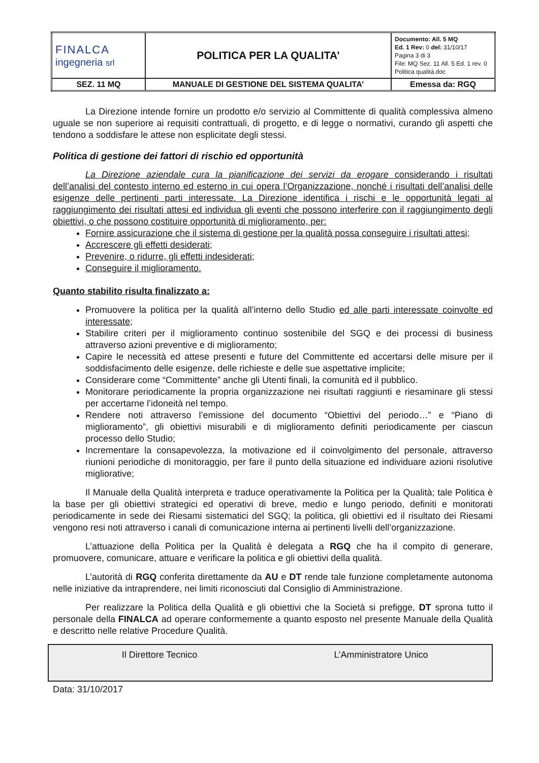| FINALCA ingegneria srl | POLITICA PER LA QUALITA’ | Documento: All. 5 MQ Ed. 1 Rev: 0 del: 31/10/17 Pagina 3 di 3 File: MQ Sez. 11 All. 5 Ed. 1 rev. 0 Politica qualità.doc |
| SEZ. 11 MQ | MANUALE DI GESTIONE DEL SISTEMA QUALITA’ | Emessa da: RGQ |
La Direzione intende fornire un prodotto e/o servizio al Committente di qualità complessiva almeno uguale se non superiore ai requisiti contrattuali, di progetto, e di legge o normativi, curando gli aspetti che tendono a soddisfare le attese non esplicitate degli stessi.
Politica di gestione dei fattori di rischio ed opportunità
La Direzione aziendale cura la pianificazione dei servizi da erogare considerando i risultati dell’analisi del contesto interno ed esterno in cui opera l’Organizzazione, nonché i risultati dell’analisi delle esigenze delle pertinenti parti interessate. La Direzione identifica i rischi e le opportunità legati al raggiungimento dei risultati attesi ed individua gli eventi che possono interferire con il raggiungimento degli obiettivi, o che possono costituire opportunità di miglioramento, per:
Fornire assicurazione che il sistema di gestione per la qualità possa conseguire i risultati attesi;
Accrescere gli effetti desiderati;
Prevenire, o ridurre, gli effetti indesiderati;
Conseguire il miglioramento.
Quanto stabilito risulta finalizzato a:
Promuovere la politica per la qualità all’interno dello Studio ed alle parti interessate coinvolte ed interessate;
Stabilire criteri per il miglioramento continuo sostenibile del SGQ e dei processi di business attraverso azioni preventive e di miglioramento;
Capire le necessità ed attese presenti e future del Committente ed accertarsi delle misure per il soddisfacimento delle esigenze, delle richieste e delle sue aspettative implicite;
Considerare come “Committente” anche gli Utenti finali, la comunità ed il pubblico.
Monitorare periodicamente la propria organizzazione nei risultati raggiunti e riesaminare gli stessi per accertarne l’idoneità nel tempo.
Rendere noti attraverso l’emissione del documento “Obiettivi del periodo…” e “Piano di miglioramento”, gli obiettivi misurabili e di miglioramento definiti periodicamente per ciascun processo dello Studio;
Incrementare la consapevolezza, la motivazione ed il coinvolgimento del personale, attraverso riunioni periodiche di monitoraggio, per fare il punto della situazione ed individuare azioni risolutive migliorative;
Il Manuale della Qualità interpreta e traduce operativamente la Politica per la Qualità; tale Politica è la base per gli obiettivi strategici ed operativi di breve, medio e lungo periodo, definiti e monitorati periodicamente in sede dei Riesami sistematici del SGQ; la politica, gli obiettivi ed il risultato dei Riesami vengono resi noti attraverso i canali di comunicazione interna ai pertinenti livelli dell’organizzazione.
L’attuazione della Politica per la Qualità è delegata a RGQ che ha il compito di generare, promuovere, comunicare, attuare e verificare la politica e gli obiettivi della qualità.
L’autorità di RGQ conferita direttamente da AU e DT rende tale funzione completamente autonoma nelle iniziative da intraprendere, nei limiti riconosciuti dal Consiglio di Amministrazione.
Per realizzare la Politica della Qualità e gli obiettivi che la Società si prefigge, DT sprona tutto il personale della FINALCA ad operare conformemente a quanto esposto nel presente Manuale della Qualità e descritto nelle relative Procedure Qualità.
| Il Direttore Tecnico | L’Amministratore Unico |
Data: 31/10/2017